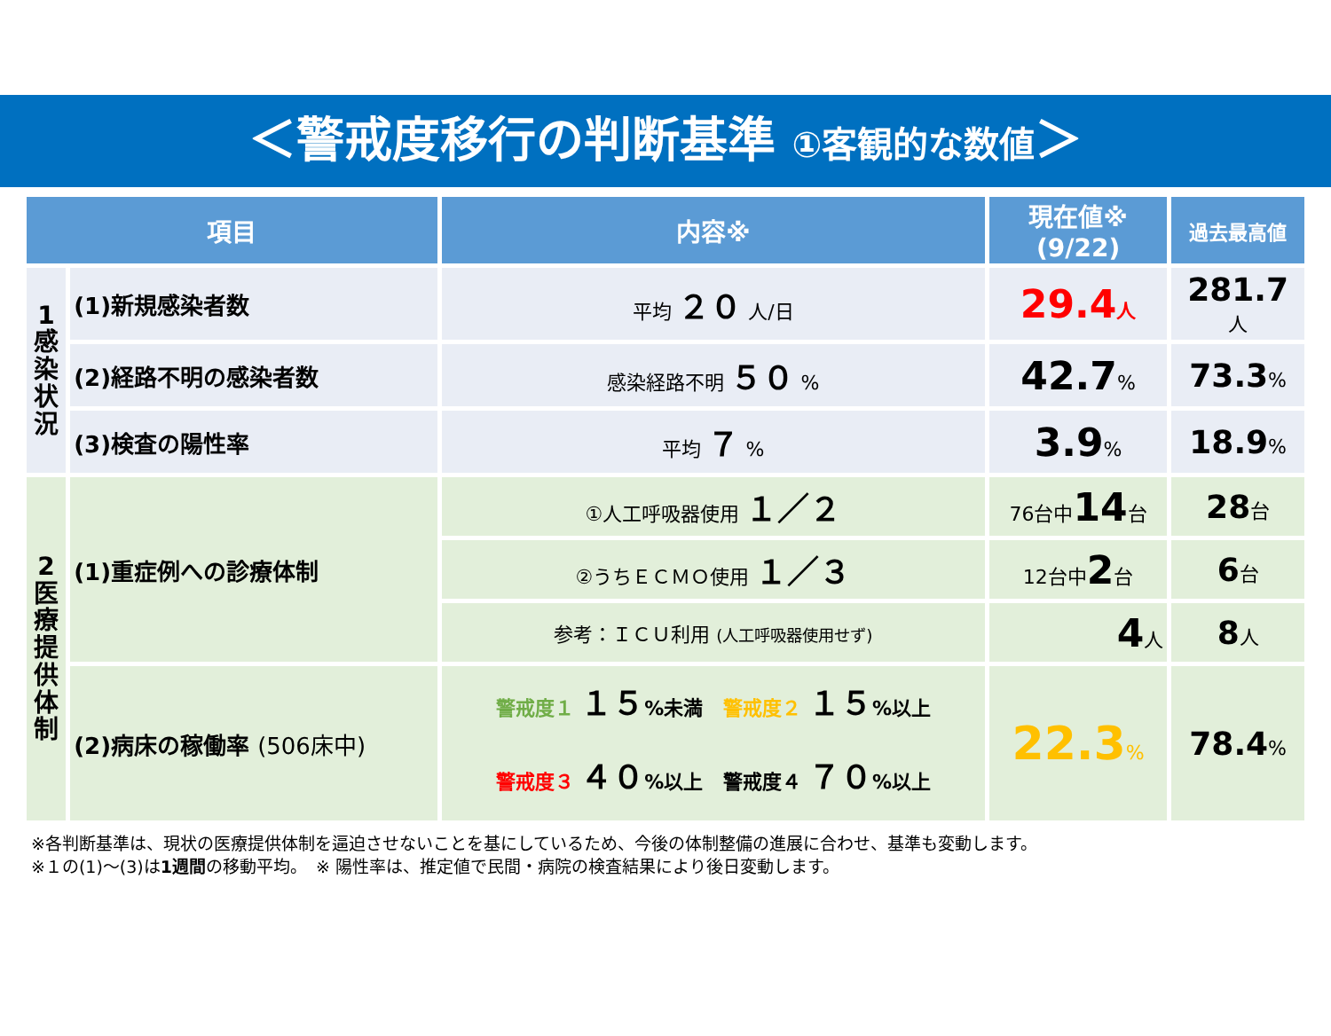＜警戒度移行の判断基準 ①客観的な数値＞
| 項目 | | 内容※ | 現在値※ (9/22) | 過去最高値 |
| --- | --- | --- | --- | --- |
| 1 感 染 状 況 | (1)新規感染者数 | 平均 ２０ 人/日 | 29.4 人 | 281.7 人 |
| | (2)経路不明の感染者数 | 感染経路不明 ５０ % | 42.7 % | 73.3 % |
| | (3)検査の陽性率 | 平均 ７ % | 3.9 % | 18.9 % |
| 2 医 療 提 供 体 制 | (1)重症例への診療体制 | ①人工呼吸器使用 １／２ | 76台中 14 台 | 28 台 |
| | | ②うちＥＣＭＯ使用 １／３ | 12台中 2 台 | 6 台 |
| | | 参考：ＩＣＵ利用 (人工呼吸器使用せず) | 4 人 | 8 人 |
| | (2)病床の稼働率 (506床中) | 警戒度１ １５ %未満 警戒度２ １５ %以上 警戒度３ ４０ %以上 警戒度４ ７０ %以上 | 22.3 % | 78.4 % |
※各判断基準は、現状の医療提供体制を逼迫させないことを基にしているため、今後の体制整備の進展に合わせ、基準も変動します。
※１の(1)～(3)は1週間の移動平均。　※ 陽性率は、推定値で民間・病院の検査結果により後日変動します。